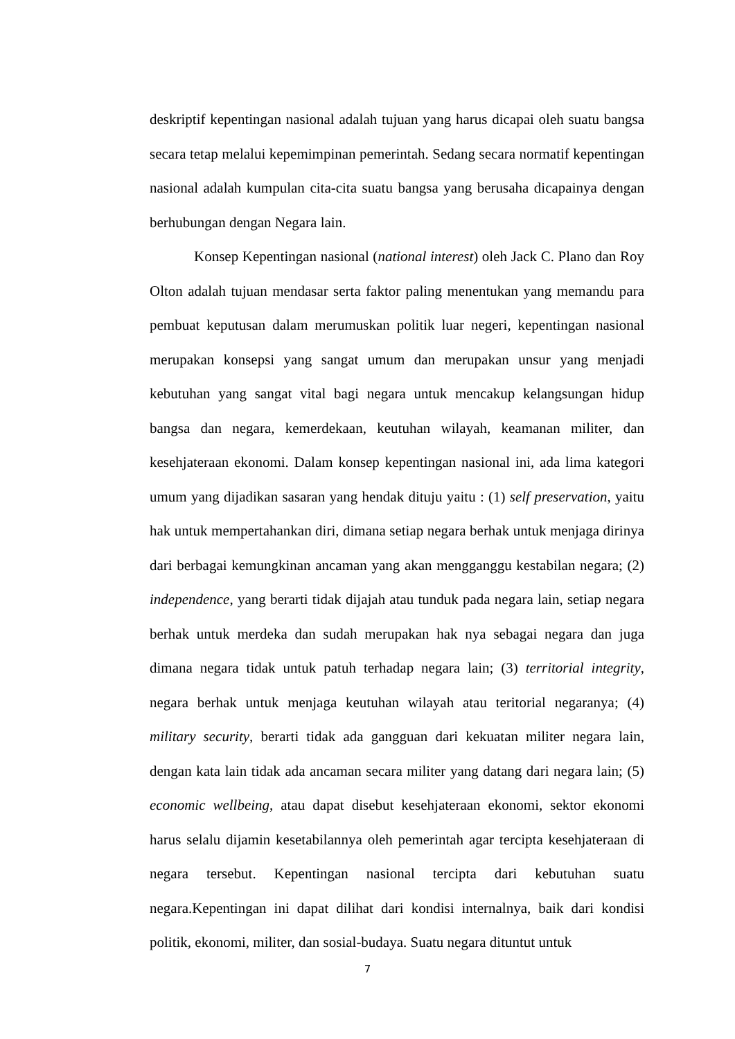deskriptif kepentingan nasional adalah tujuan yang harus dicapai oleh suatu bangsa secara tetap melalui kepemimpinan pemerintah. Sedang secara normatif kepentingan nasional adalah kumpulan cita-cita suatu bangsa yang berusaha dicapainya dengan berhubungan dengan Negara lain.
Konsep Kepentingan nasional (national interest) oleh Jack C. Plano dan Roy Olton adalah tujuan mendasar serta faktor paling menentukan yang memandu para pembuat keputusan dalam merumuskan politik luar negeri, kepentingan nasional merupakan konsepsi yang sangat umum dan merupakan unsur yang menjadi kebutuhan yang sangat vital bagi negara untuk mencakup kelangsungan hidup bangsa dan negara, kemerdekaan, keutuhan wilayah, keamanan militer, dan kesehjateraan ekonomi. Dalam konsep kepentingan nasional ini, ada lima kategori umum yang dijadikan sasaran yang hendak dituju yaitu : (1) self preservation, yaitu hak untuk mempertahankan diri, dimana setiap negara berhak untuk menjaga dirinya dari berbagai kemungkinan ancaman yang akan mengganggu kestabilan negara; (2) independence, yang berarti tidak dijajah atau tunduk pada negara lain, setiap negara berhak untuk merdeka dan sudah merupakan hak nya sebagai negara dan juga dimana negara tidak untuk patuh terhadap negara lain; (3) territorial integrity, negara berhak untuk menjaga keutuhan wilayah atau teritorial negaranya; (4) military security, berarti tidak ada gangguan dari kekuatan militer negara lain, dengan kata lain tidak ada ancaman secara militer yang datang dari negara lain; (5) economic wellbeing, atau dapat disebut kesehjateraan ekonomi, sektor ekonomi harus selalu dijamin kesetabilannya oleh pemerintah agar tercipta kesehjateraan di negara tersebut. Kepentingan nasional tercipta dari kebutuhan suatu negara.Kepentingan ini dapat dilihat dari kondisi internalnya, baik dari kondisi politik, ekonomi, militer, dan sosial-budaya. Suatu negara dituntut untuk
7